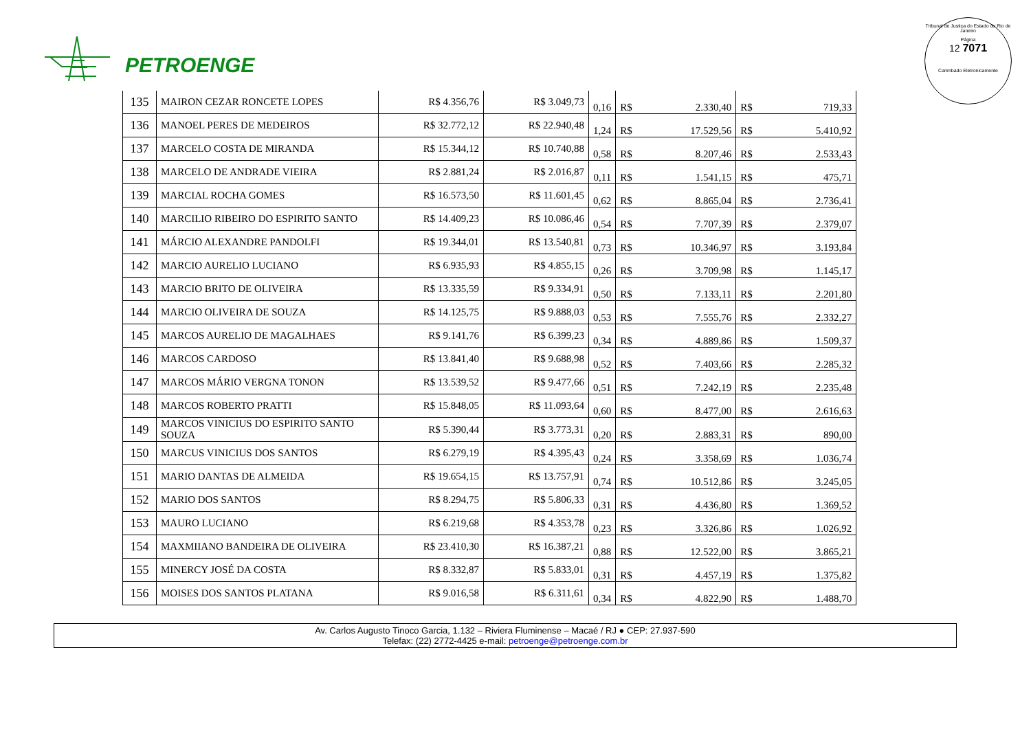PETROENGE
Tribunal de Justiça do Estado do Rio de Janeiro
Página
12 7071
Carimbado Eletronicamente
| 135 | MAIRON CEZAR RONCETE LOPES | R$ 4.356,76 | R$ 3.049,73 | 0,16 | R$ | 2.330,40 | R$ | 719,33 |
| 136 | MANOEL PERES DE MEDEIROS | R$ 32.772,12 | R$ 22.940,48 | 1,24 | R$ | 17.529,56 | R$ | 5.410,92 |
| 137 | MARCELO COSTA DE MIRANDA | R$ 15.344,12 | R$ 10.740,88 | 0,58 | R$ | 8.207,46 | R$ | 2.533,43 |
| 138 | MARCELO DE ANDRADE VIEIRA | R$ 2.881,24 | R$ 2.016,87 | 0,11 | R$ | 1.541,15 | R$ | 475,71 |
| 139 | MARCIAL ROCHA GOMES | R$ 16.573,50 | R$ 11.601,45 | 0,62 | R$ | 8.865,04 | R$ | 2.736,41 |
| 140 | MARCILIO RIBEIRO DO ESPIRITO SANTO | R$ 14.409,23 | R$ 10.086,46 | 0,54 | R$ | 7.707,39 | R$ | 2.379,07 |
| 141 | MÁRCIO ALEXANDRE PANDOLFI | R$ 19.344,01 | R$ 13.540,81 | 0,73 | R$ | 10.346,97 | R$ | 3.193,84 |
| 142 | MARCIO AURELIO LUCIANO | R$ 6.935,93 | R$ 4.855,15 | 0,26 | R$ | 3.709,98 | R$ | 1.145,17 |
| 143 | MARCIO BRITO DE OLIVEIRA | R$ 13.335,59 | R$ 9.334,91 | 0,50 | R$ | 7.133,11 | R$ | 2.201,80 |
| 144 | MARCIO OLIVEIRA DE SOUZA | R$ 14.125,75 | R$ 9.888,03 | 0,53 | R$ | 7.555,76 | R$ | 2.332,27 |
| 145 | MARCOS AURELIO DE MAGALHAES | R$ 9.141,76 | R$ 6.399,23 | 0,34 | R$ | 4.889,86 | R$ | 1.509,37 |
| 146 | MARCOS CARDOSO | R$ 13.841,40 | R$ 9.688,98 | 0,52 | R$ | 7.403,66 | R$ | 2.285,32 |
| 147 | MARCOS MÁRIO VERGNA TONON | R$ 13.539,52 | R$ 9.477,66 | 0,51 | R$ | 7.242,19 | R$ | 2.235,48 |
| 148 | MARCOS ROBERTO PRATTI | R$ 15.848,05 | R$ 11.093,64 | 0,60 | R$ | 8.477,00 | R$ | 2.616,63 |
| 149 | MARCOS VINICIUS DO ESPIRITO SANTO SOUZA | R$ 5.390,44 | R$ 3.773,31 | 0,20 | R$ | 2.883,31 | R$ | 890,00 |
| 150 | MARCUS VINICIUS DOS SANTOS | R$ 6.279,19 | R$ 4.395,43 | 0,24 | R$ | 3.358,69 | R$ | 1.036,74 |
| 151 | MARIO DANTAS DE ALMEIDA | R$ 19.654,15 | R$ 13.757,91 | 0,74 | R$ | 10.512,86 | R$ | 3.245,05 |
| 152 | MARIO DOS SANTOS | R$ 8.294,75 | R$ 5.806,33 | 0,31 | R$ | 4.436,80 | R$ | 1.369,52 |
| 153 | MAURO LUCIANO | R$ 6.219,68 | R$ 4.353,78 | 0,23 | R$ | 3.326,86 | R$ | 1.026,92 |
| 154 | MAXMIIANO BANDEIRA DE OLIVEIRA | R$ 23.410,30 | R$ 16.387,21 | 0,88 | R$ | 12.522,00 | R$ | 3.865,21 |
| 155 | MINERCY JOSÉ DA COSTA | R$ 8.332,87 | R$ 5.833,01 | 0,31 | R$ | 4.457,19 | R$ | 1.375,82 |
| 156 | MOISES DOS SANTOS PLATANA | R$ 9.016,58 | R$ 6.311,61 | 0,34 | R$ | 4.822,90 | R$ | 1.488,70 |
Av. Carlos Augusto Tinoco Garcia, 1.132 – Riviera Fluminense – Macaé / RJ ● CEP: 27.937-590
Telefax: (22) 2772-4425 e-mail: petroenge@petroenge.com.br